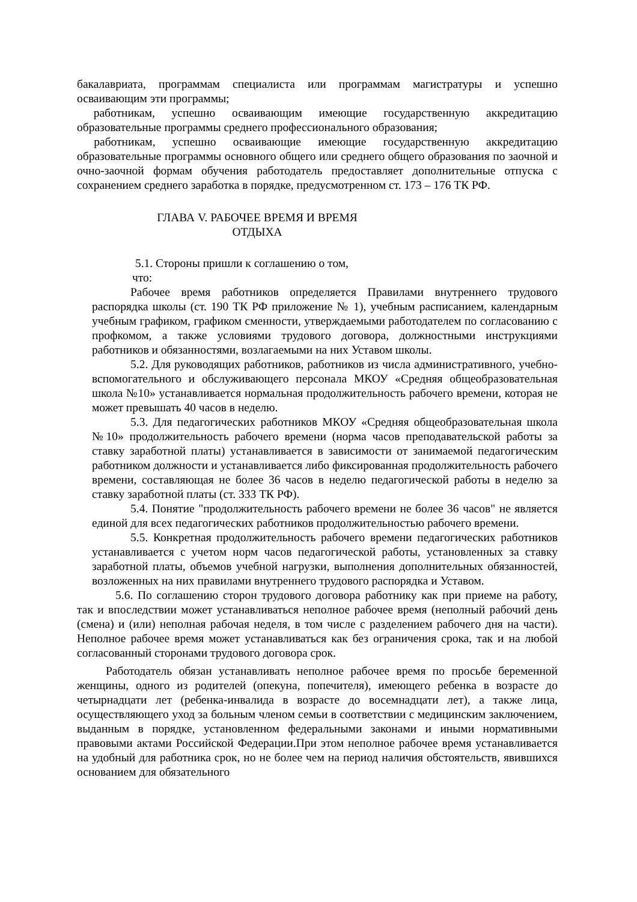бакалавриата, программам специалиста или программам магистратуры и успешно осваивающим эти программы;
работникам, успешно осваивающим имеющие государственную аккредитацию образовательные программы среднего профессионального образования;
работникам, успешно осваивающие имеющие государственную аккредитацию образовательные программы основного общего или среднего общего образования по заочной и очно-заочной формам обучения работодатель предоставляет дополнительные отпуска с сохранением среднего заработка в порядке, предусмотренном ст. 173 – 176 ТК РФ.
ГЛАВА V. РАБОЧЕЕ ВРЕМЯ И ВРЕМЯ
ОТДЫХА
5.1. Стороны пришли к соглашению о том,
что:
Рабочее время работников определяется Правилами внутреннего трудового распорядка школы (ст. 190 ТК РФ приложение № 1), учебным расписанием, календарным учебным графиком, графиком сменности, утверждаемыми работодателем по согласованию с профкомом, а также условиями трудового договора, должностными инструкциями работников и обязанностями, возлагаемыми на них Уставом школы.
5.2. Для руководящих работников, работников из числа административного, учебно-вспомогательного и обслуживающего персонала МКОУ «Средняя общеобразовательная школа №10» устанавливается нормальная продолжительность рабочего времени, которая не может превышать 40 часов в неделю.
5.3. Для педагогических работников МКОУ «Средняя общеобразовательная школа №10» продолжительность рабочего времени (норма часов преподавательской работы за ставку заработной платы) устанавливается в зависимости от занимаемой педагогическим работником должности и устанавливается либо фиксированная продолжительность рабочего времени, составляющая не более 36 часов в неделю педагогической работы в неделю за ставку заработной платы (ст. 333 ТК РФ).
5.4. Понятие "продолжительность рабочего времени не более 36 часов" не является единой для всех педагогических работников продолжительностью рабочего времени.
5.5. Конкретная продолжительность рабочего времени педагогических работников устанавливается с учетом норм часов педагогической работы, установленных за ставку заработной платы, объемов учебной нагрузки, выполнения дополнительных обязанностей, возложенных на них правилами внутреннего трудового распорядка и Уставом.
5.6. По соглашению сторон трудового договора работнику как при приеме на работу, так и впоследствии может устанавливаться неполное рабочее время (неполный рабочий день (смена) и (или) неполная рабочая неделя, в том числе с разделением рабочего дня на части). Неполное рабочее время может устанавливаться как без ограничения срока, так и на любой согласованный сторонами трудового договора срок.
Работодатель обязан устанавливать неполное рабочее время по просьбе беременной женщины, одного из родителей (опекуна, попечителя), имеющего ребенка в возрасте до четырнадцати лет (ребенка-инвалида в возрасте до восемнадцати лет), а также лица, осуществляющего уход за больным членом семьи в соответствии с медицинским заключением, выданным в порядке, установленном федеральными законами и иными нормативными правовыми актами Российской Федерации.При этом неполное рабочее время устанавливается на удобный для работника срок, но не более чем на период наличия обстоятельств, явившихся основанием для обязательного